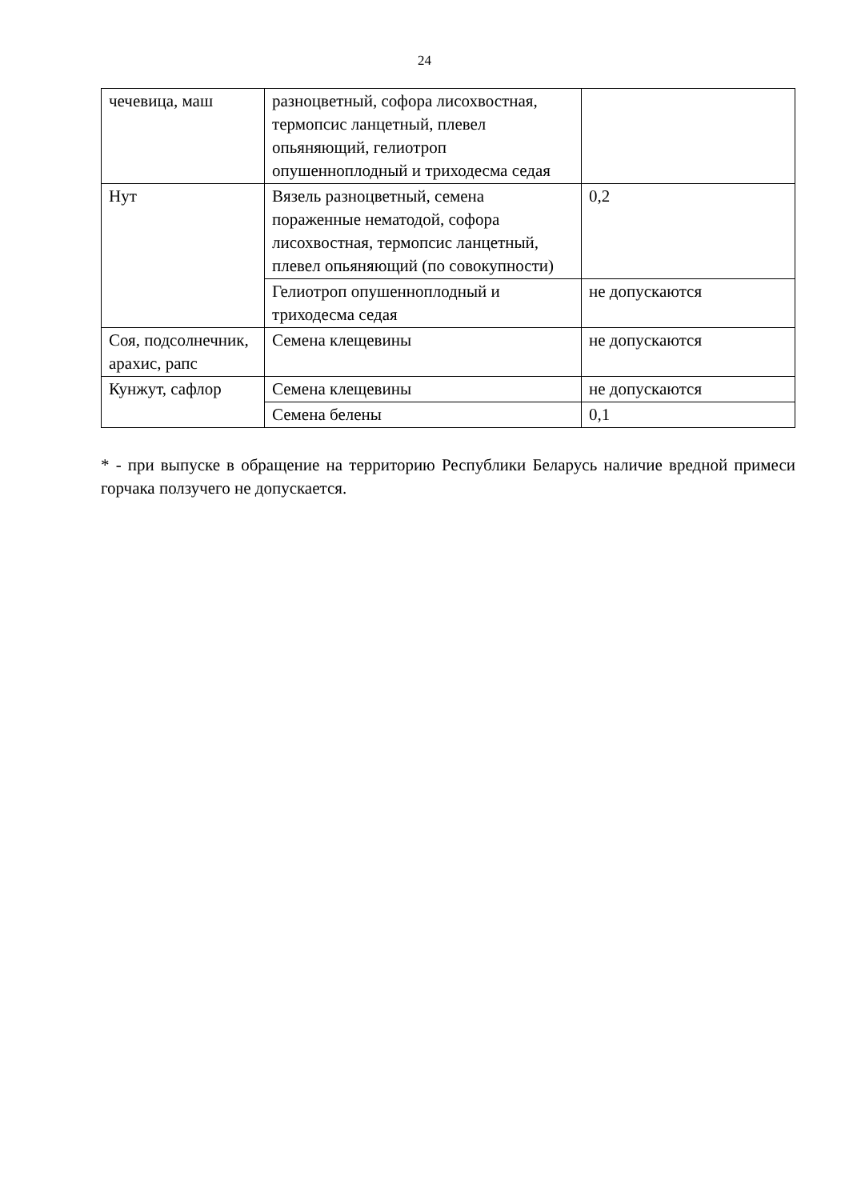24
| чечевица, маш | разноцветный, софора лисохвостная, термопсис ланцетный, плевел опьяняющий, гелиотроп опушенноплодный и триходесма седая | |
| Нут | Вязель разноцветный, семена пораженные нематодой, софора лисохвостная, термопсис ланцетный, плевел опьяняющий (по совокупности) | 0,2 |
| | Гелиотроп опушенноплодный и триходесма седая | не допускаются |
| Соя, подсолнечник, арахис, рапс | Семена клещевины | не допускаются |
| Кунжут, сафлор | Семена клещевины | не допускаются |
| | Семена белены | 0,1 |
* - при выпуске в обращение на территорию Республики Беларусь наличие вредной примеси горчака ползучего не допускается.